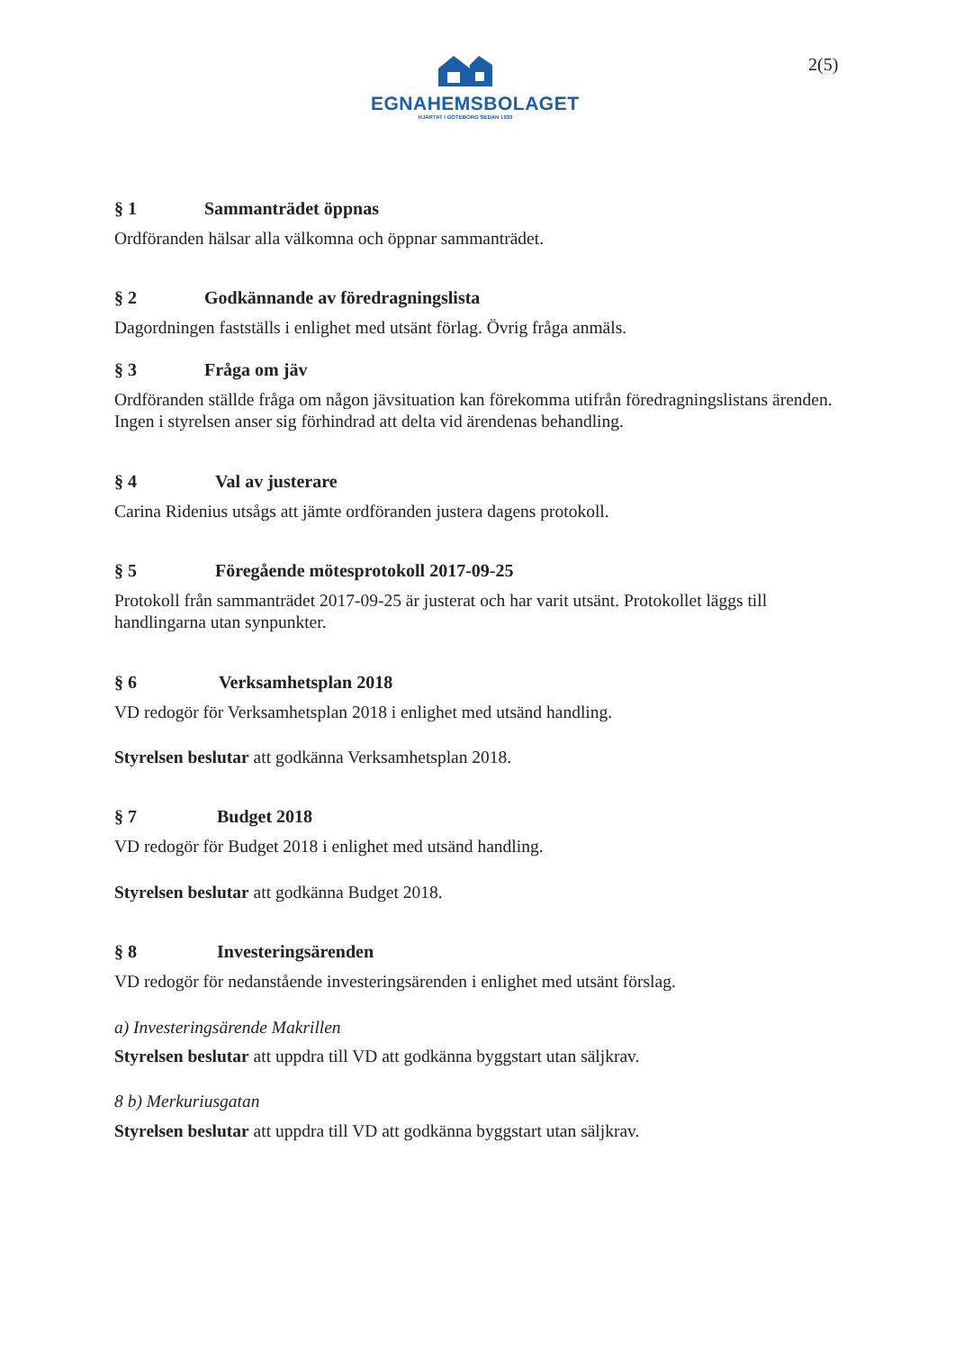EGNAHEMSBOLAGET
HJÄRTAT I GÖTEBORG SEDAN 1933
2(5)
§ 1 Sammanträdet öppnas
Ordföranden hälsar alla välkomna och öppnar sammanträdet.
§ 2 Godkännande av föredragningslista
Dagordningen fastställs i enlighet med utsänt förlag. Övrig fråga anmäls.
§ 3 Fråga om jäv
Ordföranden ställde fråga om någon jävsituation kan förekomma utifrån föredragningslistans ärenden. Ingen i styrelsen anser sig förhindrad att delta vid ärendenas behandling.
§ 4 Val av justerare
Carina Ridenius utsågs att jämte ordföranden justera dagens protokoll.
§ 5 Föregående mötesprotokoll 2017-09-25
Protokoll från sammanträdet 2017-09-25 är justerat och har varit utsänt. Protokollet läggs till handlingarna utan synpunkter.
§ 6 Verksamhetsplan 2018
VD redogör för Verksamhetsplan 2018 i enlighet med utsänd handling.
Styrelsen beslutar att godkänna Verksamhetsplan 2018.
§ 7 Budget 2018
VD redogör för Budget 2018 i enlighet med utsänd handling.
Styrelsen beslutar att godkänna Budget 2018.
§ 8 Investeringsärenden
VD redogör för nedanstående investeringsärenden i enlighet med utsänt förslag.
a) Investeringsärende Makrillen
Styrelsen beslutar att uppdra till VD att godkänna byggstart utan säljkrav.
8 b) Merkuriusgatan
Styrelsen beslutar att uppdra till VD att godkänna byggstart utan säljkrav.